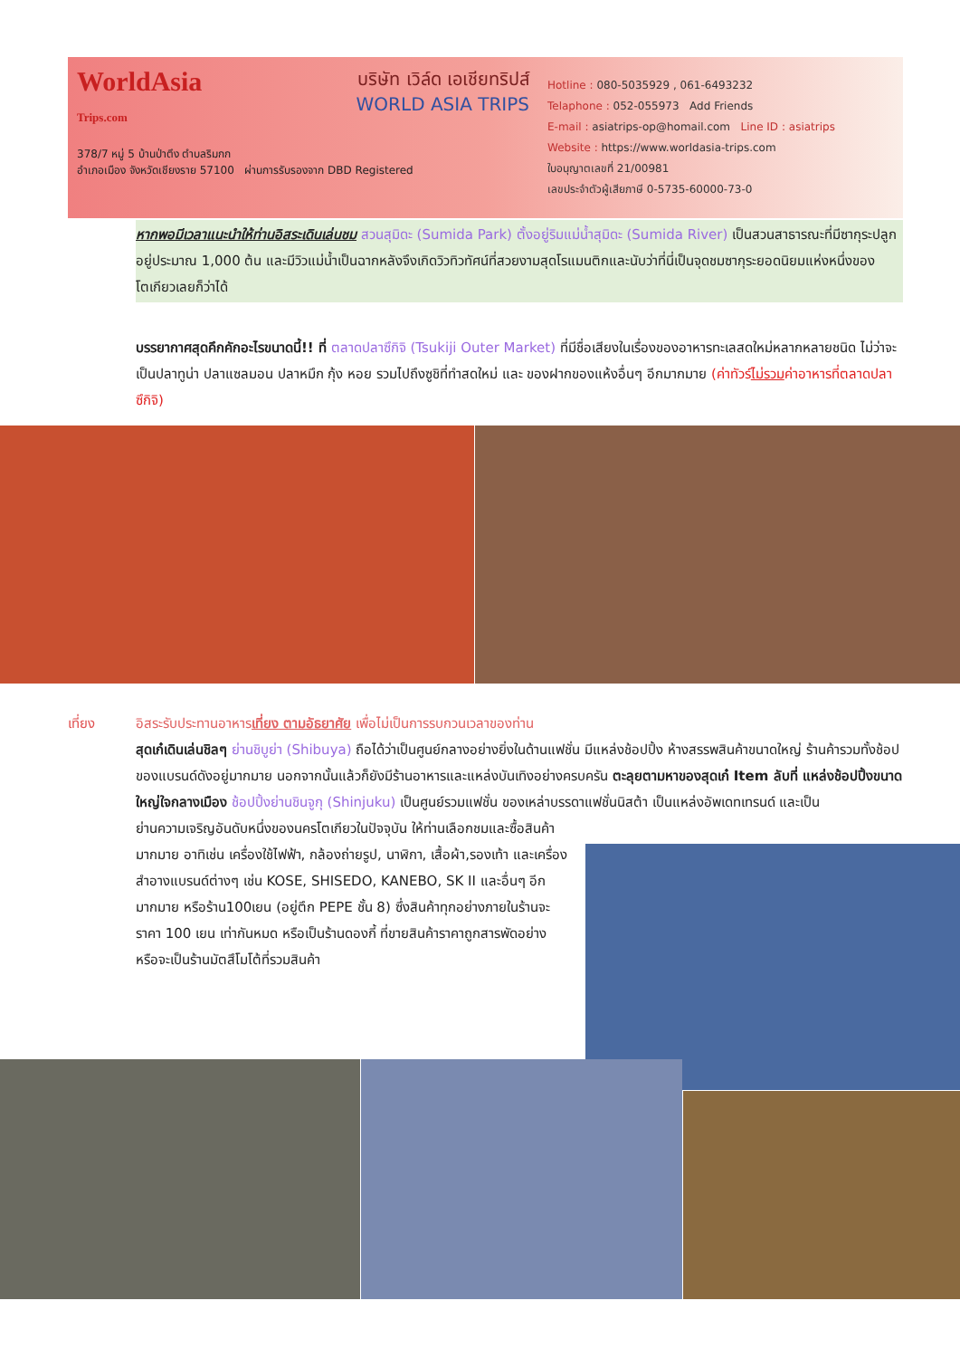WorldAsia
Trips.com
บริษัท เวิล์ด เอเชียทริปส์
WORLD ASIA TRIPS
378/7 หมู่ 5 บ้านป่าตึง ตำบลริมกก
อำเภอเมือง จังหวัดเชียงราย 57100 ผ่านการรับรองจาก DBD Registered
Hotline : 080-5035929 , 061-6493232
Telaphone : 052-055973 Add Friends
E-mail : asiatrips-op@homail.com Line ID : asiatrips
Website : https://www.worldasia-trips.com
ใบอนุญาตเลขที่ 21/00981
เลขประจำตัวผู้เสียภาษี 0-5735-60000-73-0
หากพอมีเวลาแนะนำให้ท่านอิสระเดินเล่นชม สวนสุมิดะ (Sumida Park) ตั้งอยู่ริมแม่น้ำสุมิดะ (Sumida River) เป็นสวนสาธารณะที่มีซากุระปลูกอยู่ประมาณ 1,000 ต้น และมีวิวแม่น้ำเป็นฉากหลังจึงเกิดวิวทิวทัศน์ที่สวยงามสุดโรแมนติกและนับว่าที่นี่เป็นจุดชมซากุระยอดนิยมแห่งหนึ่งของโตเกียวเลยก็ว่าได้
บรรยากาศสุดคึกคักอะไรขนาดนี้!! ที่ ตลาดปลาซึกิจิ (Tsukiji Outer Market) ที่มีชื่อเสียงในเรื่องของอาหารทะเลสดใหม่หลากหลายชนิด ไม่ว่าจะเป็นปลาทูน่า ปลาแซลมอน ปลาหมึก กุ้ง หอย รวมไปถึงซูชิที่ทำสดใหม่ และ ของฝากของแห้งอื่นๆ อีกมากมาย (ค่าทัวร์ไม่รวมค่าอาหารที่ตลาดปลาซึกิจิ)
เที่ยง
อิสระรับประทานอาหารเที่ยง ตามอัธยาศัย เพื่อไม่เป็นการรบกวนเวลาของท่าน
สุดเก๋เดินเล่นชิลๆ ย่านชิบูย่า (Shibuya) ถือได้ว่าเป็นศูนย์กลางอย่างยิ่งในด้านแฟชั่น มีแหล่งช้อปปิ้ง ห้างสรรพสินค้าขนาดใหญ่ ร้านค้ารวมทั้งช้อปของแบรนด์ดังอยู่มากมาย นอกจากนั้นแล้วก็ยังมีร้านอาหารและแหล่งบันเทิงอย่างครบครัน ตะลุยตามหาของสุดเก๋ Item ลับที่ แหล่งช้อปปิ้งขนาดใหญ่ใจกลางเมือง ช้อปปิ้งย่านชินจูกุ (Shinjuku) เป็นศูนย์รวมแฟชั่น ของเหล่าบรรดาแฟชั่นนิสต้า เป็นแหล่งอัพเดทเทรนด์ และเป็น
ย่านความเจริญอันดับหนึ่งของนครโตเกียวในปัจจุบัน ให้ท่านเลือกชมและซื้อสินค้ามากมาย อาทิเช่น เครื่องใช้ไฟฟ้า, กล้องถ่ายรูป, นาฬิกา, เสื้อผ้า,รองเท้า และเครื่องสำอางแบรนด์ต่างๆ เช่น KOSE, SHISEDO, KANEBO, SK II และอื่นๆ อีกมากมาย หรือร้าน100เยน (อยู่ตึก PEPE ชั้น 8) ซึ่งสินค้าทุกอย่างภายในร้านจะราคา 100 เยน เท่ากันหมด หรือเป็นร้านดองกี้ ที่ขายสินค้าราคาถูกสารพัดอย่าง หรือจะเป็นร้านมัตสึโมโต้ที่รวมสินค้า